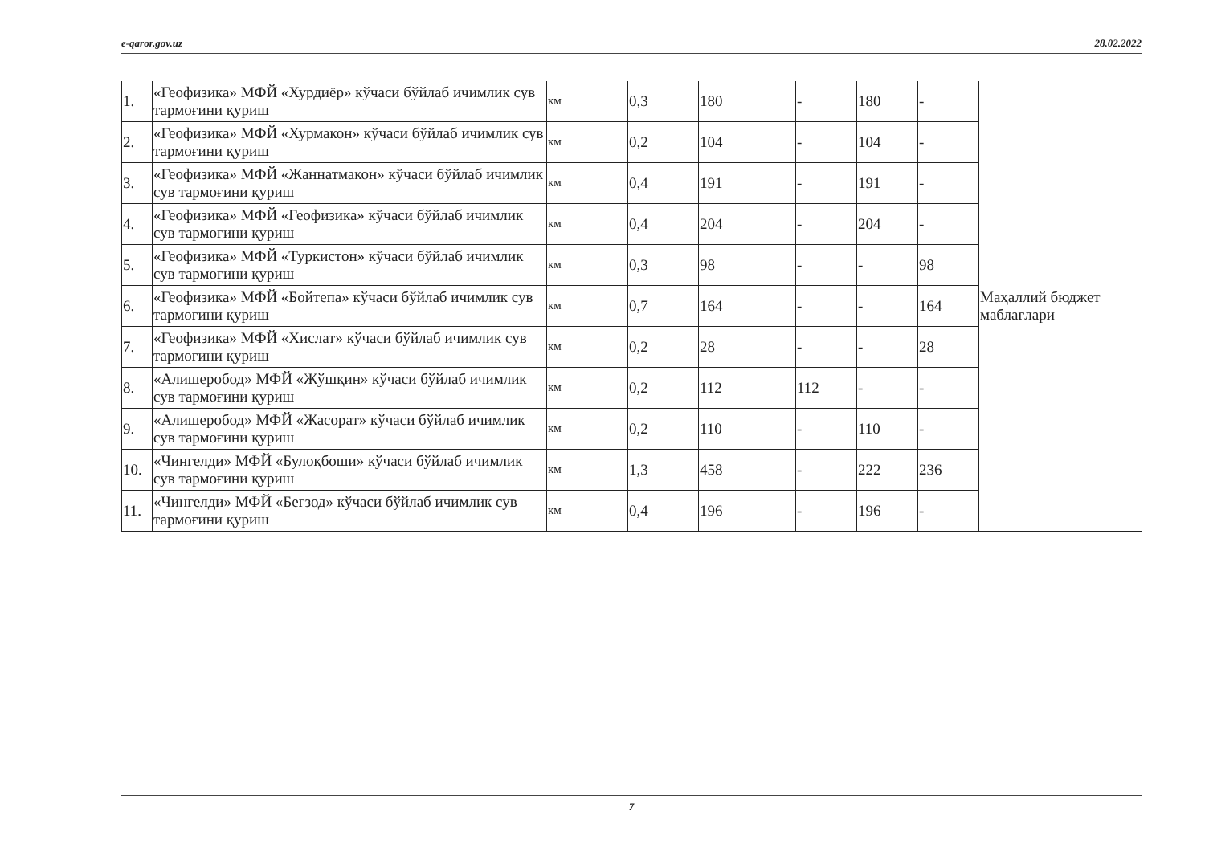e-qaror.gov.uz 28.02.2022
| 1. | «Геофизика» МФЙ «Хурдиёр» кўчаси бўйлаб ичимлик сув тармоғини қуриш | км | 0,3 | 180 | - | 180 | - | Маҳаллий бюджет маблағлари |
| 2. | «Геофизика» МФЙ «Хурмакон» кўчаси бўйлаб ичимлик сув тармоғини қуриш | км | 0,2 | 104 | - | 104 | - | |
| 3. | «Геофизика» МФЙ «Жаннатмакон» кўчаси бўйлаб ичимлик сув тармоғини қуриш | км | 0,4 | 191 | - | 191 | - | |
| 4. | «Геофизика» МФЙ «Геофизика» кўчаси бўйлаб ичимлик сув тармоғини қуриш | км | 0,4 | 204 | - | 204 | - | |
| 5. | «Геофизика» МФЙ «Туркистон» кўчаси бўйлаб ичимлик сув тармоғини қуриш | км | 0,3 | 98 | - | - | 98 | |
| 6. | «Геофизика» МФЙ «Бойтепа» кўчаси бўйлаб ичимлик сув тармоғини қуриш | км | 0,7 | 164 | - | - | 164 | |
| 7. | «Геофизика» МФЙ «Хислат» кўчаси бўйлаб ичимлик сув тармоғини қуриш | км | 0,2 | 28 | - | - | 28 | |
| 8. | «Алишеробод» МФЙ «Жўшқин» кўчаси бўйлаб ичимлик сув тармоғини қуриш | км | 0,2 | 112 | 112 | - | - | |
| 9. | «Алишеробод» МФЙ «Жасорат» кўчаси бўйлаб ичимлик сув тармоғини қуриш | км | 0,2 | 110 | - | 110 | - | |
| 10. | «Чингелди» МФЙ «Булоқбоши» кўчаси бўйлаб ичимлик сув тармоғини қуриш | км | 1,3 | 458 | - | 222 | 236 | |
| 11. | «Чингелди» МФЙ «Бегзод» кўчаси бўйлаб ичимлик сув тармоғини қуриш | км | 0,4 | 196 | - | 196 | - | |
7